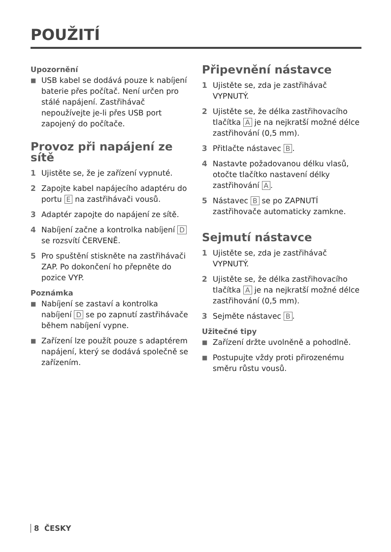POUŽITÍ
Upozornění
■ USB kabel se dodává pouze k nabíjení baterie přes počítač. Není určen pro stálé napájení. Zastřihávač nepoužívejte je-li přes USB port zapojený do počítače.
Provoz při napájení ze sítě
1 Ujistěte se, že je zařízení vypnuté.
2 Zapojte kabel napájecího adaptéru do portu E na zastřihávači vousů.
3 Adaptér zapojte do napájení ze sítě.
4 Nabíjení začne a kontrolka nabíjení D se rozsvítí ČERVENĚ.
5 Pro spuštění stiskněte na zastřihávači ZAP. Po dokončení ho přepněte do pozice VYP.
Poznámka
■ Nabíjení se zastaví a kontrolka nabíjení D se po zapnutí zastřihávače během nabíjení vypne.
■ Zařízení lze použít pouze s adaptérem napájení, který se dodává společně se zařízením.
Připevnění nástavce
1 Ujistěte se, zda je zastřihávač VYPNUTÝ.
2 Ujistěte se, že délka zastřihovacího tlačítka A je na nejkratší možné délce zastřihování (0,5 mm).
3 Přitlačte nástavec B.
4 Nastavte požadovanou délku vlasů, otočte tlačítko nastavení délky zastřihování A.
5 Nástavec B se po ZAPNUTÍ zastřihovače automaticky zamkne.
Sejmutí nástavce
1 Ujistěte se, zda je zastřihávač VYPNUTÝ.
2 Ujistěte se, že délka zastřihovacího tlačítka A je na nejkratší možné délce zastřihování (0,5 mm).
3 Sejměte nástavec B.
Užitečné tipy
■ Zařízení držte uvolněně a pohodlně.
■ Postupujte vždy proti přirozenému směru růstu vousů.
8 ČESKY